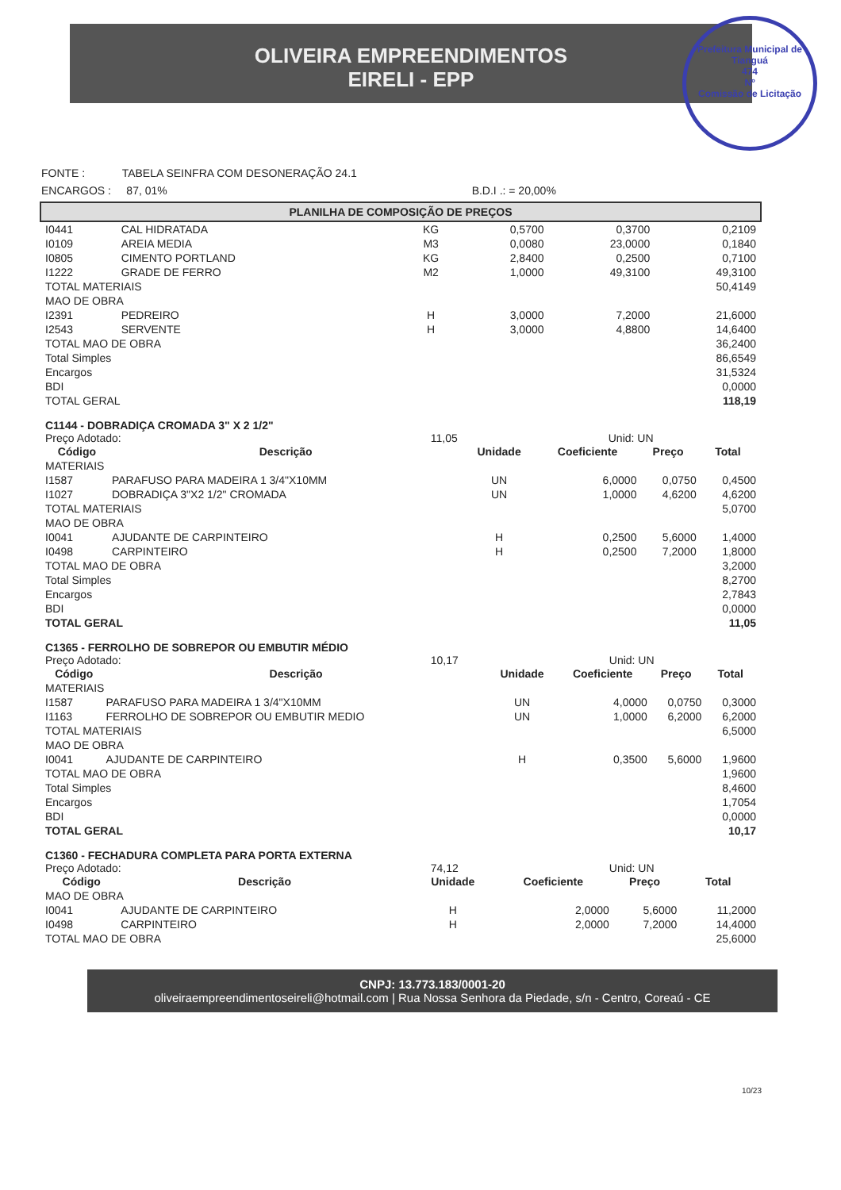OLIVEIRA EMPREENDIMENTOS
EIRELI - EPP
Prefeitura Municipal de Tianguá
474
Nº
Comissão de Licitação
FONTE : TABELA SEINFRA COM DESONERAÇÃO 24.1
ENCARGOS : 87, 01% B.D.I .: = 20,00%
PLANILHA DE COMPOSIÇÃO DE PREÇOS
| I0441 | CAL HIDRATADA | KG | 0,5700 | 0,3700 | 0,2109 |
| I0109 | AREIA MEDIA | M3 | 0,0080 | 23,0000 | 0,1840 |
| I0805 | CIMENTO PORTLAND | KG | 2,8400 | 0,2500 | 0,7100 |
| I1222 | GRADE DE FERRO | M2 | 1,0000 | 49,3100 | 49,3100 |
| TOTAL MATERIAIS | | | | | 50,4149 |
| MAO DE OBRA | | | | | |
| I2391 | PEDREIRO | H | 3,0000 | 7,2000 | 21,6000 |
| I2543 | SERVENTE | H | 3,0000 | 4,8800 | 14,6400 |
| TOTAL MAO DE OBRA | | | | | 36,2400 |
| Total Simples | | | | | 86,6549 |
| Encargos | | | | | 31,5324 |
| BDI | | | | | 0,0000 |
| TOTAL GERAL | | | | | 118,19 |
C1144 - DOBRADIÇA CROMADA 3" X 2 1/2"
Preço Adotado: 11,05 Unid: UN
| Código | Descrição | Unidade | Coeficiente | Preço | Total |
| --- | --- | --- | --- | --- | --- |
| MATERIAIS | | | | | |
| I1587 | PARAFUSO PARA MADEIRA 1 3/4"X10MM | UN | 6,0000 | 0,0750 | 0,4500 |
| I1027 | DOBRADIÇA 3"X2 1/2" CROMADA | UN | 1,0000 | 4,6200 | 4,6200 |
| TOTAL MATERIAIS | | | | | 5,0700 |
| MAO DE OBRA | | | | | |
| I0041 | AJUDANTE DE CARPINTEIRO | H | 0,2500 | 5,6000 | 1,4000 |
| I0498 | CARPINTEIRO | H | 0,2500 | 7,2000 | 1,8000 |
| TOTAL MAO DE OBRA | | | | | 3,2000 |
| Total Simples | | | | | 8,2700 |
| Encargos | | | | | 2,7843 |
| BDI | | | | | 0,0000 |
| TOTAL GERAL | | | | | 11,05 |
C1365 - FERROLHO DE SOBREPOR OU EMBUTIR MÉDIO
Preço Adotado: 10,17 Unid: UN
| Código | Descrição | Unidade | Coeficiente | Preço | Total |
| --- | --- | --- | --- | --- | --- |
| MATERIAIS | | | | | |
| I1587 | PARAFUSO PARA MADEIRA 1 3/4"X10MM | UN | 4,0000 | 0,0750 | 0,3000 |
| I1163 | FERROLHO DE SOBREPOR OU EMBUTIR MEDIO | UN | 1,0000 | 6,2000 | 6,2000 |
| TOTAL MATERIAIS | | | | | 6,5000 |
| MAO DE OBRA | | | | | |
| I0041 | AJUDANTE DE CARPINTEIRO | H | 0,3500 | 5,6000 | 1,9600 |
| TOTAL MAO DE OBRA | | | | | 1,9600 |
| Total Simples | | | | | 8,4600 |
| Encargos | | | | | 1,7054 |
| BDI | | | | | 0,0000 |
| TOTAL GERAL | | | | | 10,17 |
C1360 - FECHADURA COMPLETA PARA PORTA EXTERNA
Preço Adotado: 74,12 Unid: UN
| Código | Descrição | Unidade | Coeficiente | Preço | Total |
| --- | --- | --- | --- | --- | --- |
| MAO DE OBRA | | | | | |
| I0041 | AJUDANTE DE CARPINTEIRO | H | 2,0000 | 5,6000 | 11,2000 |
| I0498 | CARPINTEIRO | H | 2,0000 | 7,2000 | 14,4000 |
| TOTAL MAO DE OBRA | | | | | 25,6000 |
CNPJ: 13.773.183/0001-20
oliveiraempreendimentoseireli@hotmail.com | Rua Nossa Senhora da Piedade, s/n - Centro, Coreaú - CE
10/23